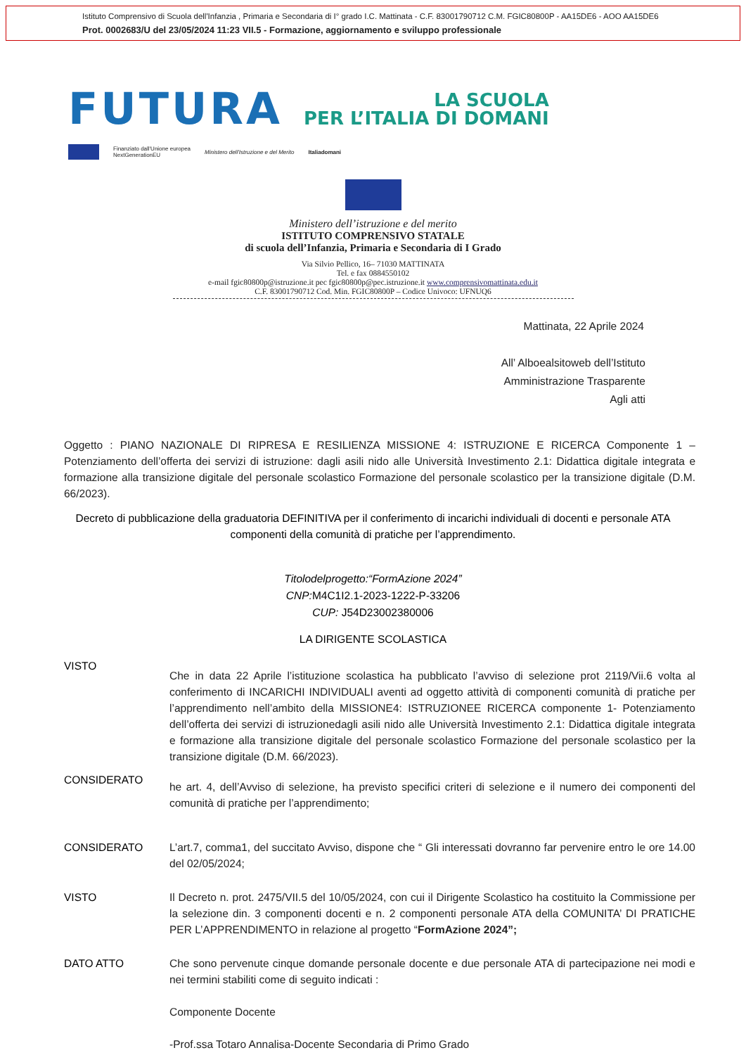Istituto Comprensivo di Scuola dell'Infanzia , Primaria e Secondaria di I° grado I.C. Mattinata - C.F. 83001790712 C.M. FGIC80800P - AA15DE6 - AOO AA15DE6
Prot. 0002683/U del 23/05/2024 11:23 VII.5 - Formazione, aggiornamento e sviluppo professionale
FUTURA LA SCUOLA
PER L’ITALIA DI DOMANI
Finanziato dall'Unione europea
NextGenerationEU Ministero dell'Istruzione e del Merito Italiadomani
Ministero dell’istruzione e del merito
ISTITUTO COMPRENSIVO STATALE
di scuola dell’Infanzia, Primaria e Secondaria di I Grado
Via Silvio Pellico, 16– 71030 MATTINATA
Tel. e fax 0884550102
e-mail fgic80800p@istruzione.it pec fgic80800p@pec.istruzione.it www.comprensivomattinata.edu.it
C.F. 83001790712 Cod. Min. FGIC80800P – Codice Univoco: UFNUQ6
Mattinata, 22 Aprile 2024
All’ Alboealsitoweb dell’Istituto
Amministrazione Trasparente
Agli atti
Oggetto : PIANO NAZIONALE DI RIPRESA E RESILIENZA MISSIONE 4: ISTRUZIONE E RICERCA Componente 1 – Potenziamento dell’offerta dei servizi di istruzione: dagli asili nido alle Università Investimento 2.1: Didattica digitale integrata e formazione alla transizione digitale del personale scolastico Formazione del personale scolastico per la transizione digitale (D.M. 66/2023).
Decreto di pubblicazione della graduatoria DEFINITIVA per il conferimento di incarichi individuali di docenti e personale ATA componenti della comunità di pratiche per l’apprendimento.
Titolodelprogetto:“FormAzione 2024”
CNP: M4C1I2.1-2023-1222-P-33206
CUP: J54D23002380006
LA DIRIGENTE SCOLASTICA
VISTO
Che in data 22 Aprile l’istituzione scolastica ha pubblicato l’avviso di selezione prot 2119/Vii.6 volta al conferimento di INCARICHI INDIVIDUALI aventi ad oggetto attività di componenti comunità di pratiche per l’apprendimento nell’ambito della MISSIONE4: ISTRUZIONEE RICERCA componente 1- Potenziamento dell’offerta dei servizi di istruzionedagli asili nido alle Università Investimento 2.1: Didattica digitale integrata e formazione alla transizione digitale del personale scolastico Formazione del personale scolastico per la transizione digitale (D.M. 66/2023).
CONSIDERATO
he art. 4, dell’Avviso di selezione, ha previsto specifici criteri di selezione e il numero dei componenti del comunità di pratiche per l’apprendimento;
CONSIDERATO L’art.7, comma1, del succitato Avviso, dispone che “ Gli interessati dovranno far pervenire entro le ore 14.00 del 02/05/2024;
VISTO Il Decreto n. prot. 2475/VII.5 del 10/05/2024, con cui il Dirigente Scolastico ha costituito la Commissione per la selezione din. 3 componenti docenti e n. 2 componenti personale ATA della COMUNITA’ DI PRATICHE PER L’APPRENDIMENTO in relazione al progetto “FormAzione 2024”;
DATO ATTO Che sono pervenute cinque domande personale docente e due personale ATA di partecipazione nei modi e nei termini stabiliti come di seguito indicati :
Componente Docente
-Prof.ssa Totaro Annalisa-Docente Secondaria di Primo Grado